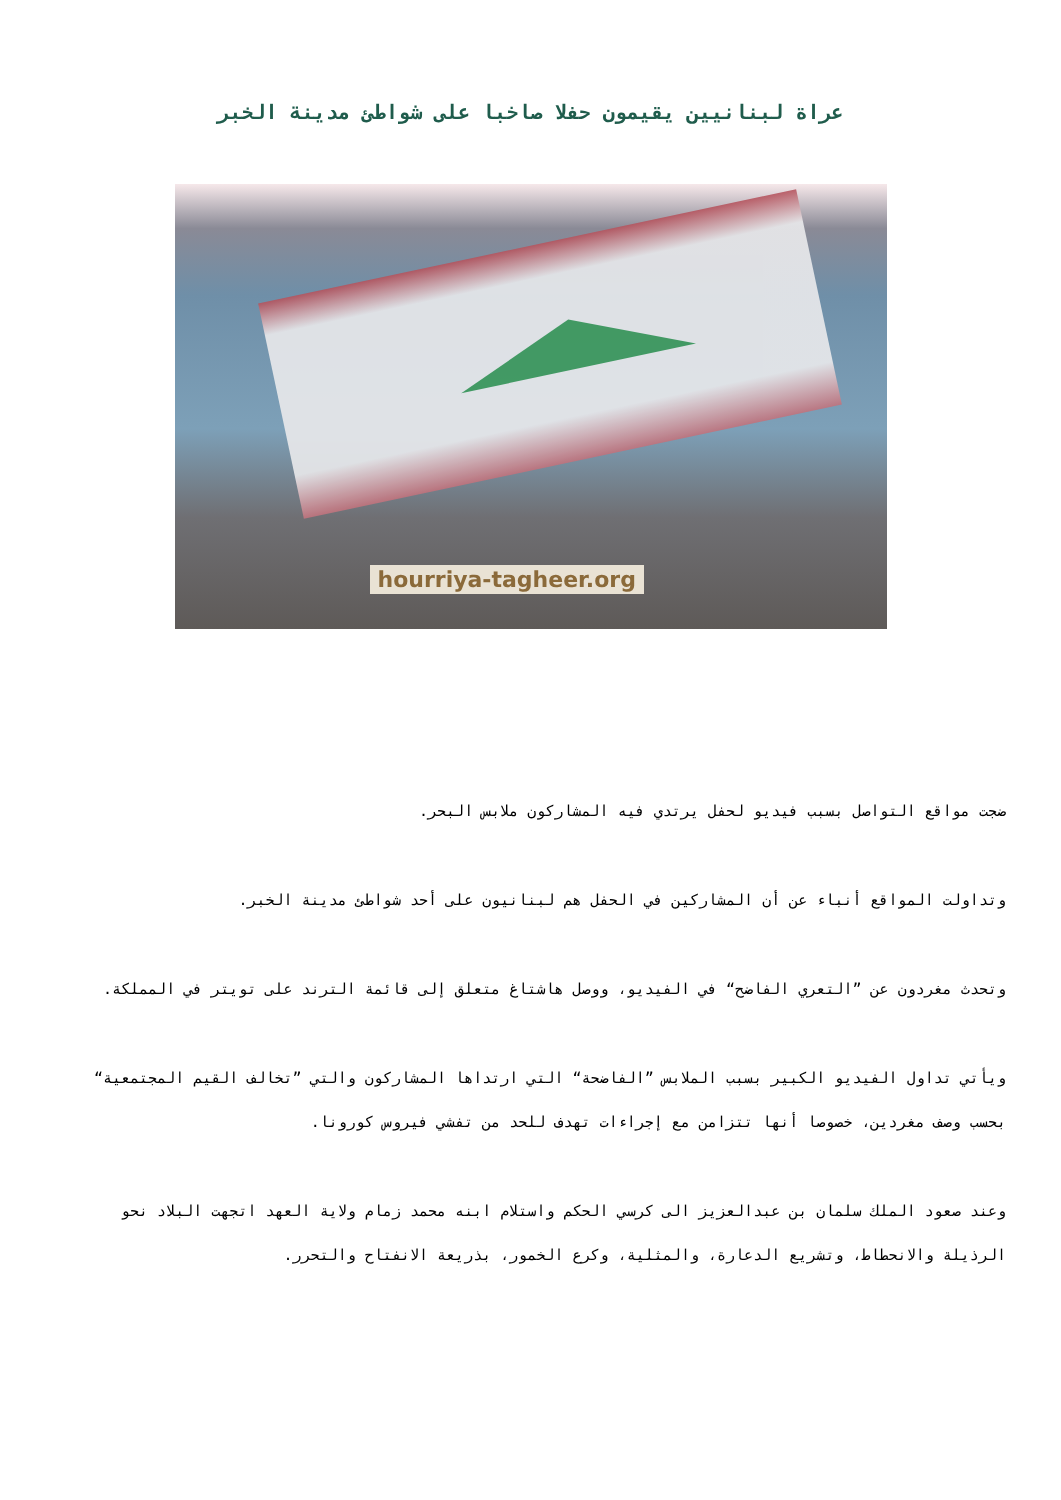عراة لبنانيين يقيمون حفلا صاخبا على شواطئ مدينة الخبر
hourriya-tagheer.org
ضجت مواقع التواصل بسبب فيديو لحفل يرتدي فيه المشاركون ملابس البحر.
وتداولت المواقع أنباء عن أن المشاركين في الحفل هم لبنانيون على أحد شواطئ مدينة الخبر.
وتحدث مغردون عن ”التعري الفاضح“ في الفيديو، ووصل هاشتاغ متعلق إلى قائمة الترند على تويتر في المملكة.
ويأتي تداول الفيديو الكبير بسبب الملابس ”الفاضحة“ التي ارتداها المشاركون والتي ”تخالف القيم المجتمعية“ بحسب وصف مغردين، خصوصا أنها تتزامن مع إجراءات تهدف للحد من تفشي فيروس كورونا.
وعند صعود الملك سلمان بن عبدالعزيز الى كرسي الحكم واستلام ابنه محمد زمام ولاية العهد اتجهت البلاد نحو الرذيلة والانحطاط، وتشريع الدعارة، والمثلية، وكرع الخمور، بذريعة الانفتاح والتحرر.